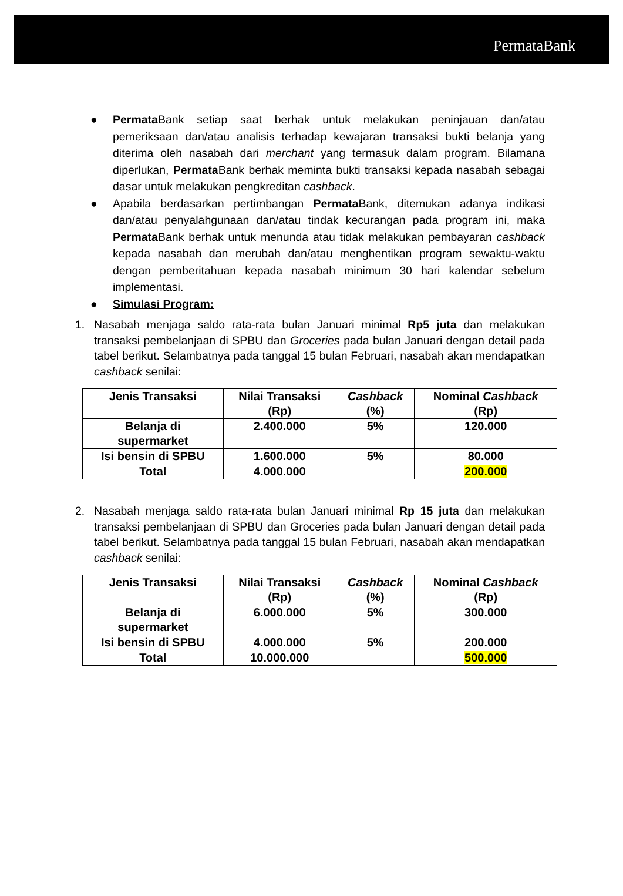PermataBank
● Permata Bank setiap saat berhak untuk melakukan peninjauan dan/atau pemeriksaan dan/atau analisis terhadap kewajaran transaksi bukti belanja yang diterima oleh nasabah dari merchant yang termasuk dalam program. Bilamana diperlukan, Permata Bank berhak meminta bukti transaksi kepada nasabah sebagai dasar untuk melakukan pengkreditan cashback.
● Apabila berdasarkan pertimbangan Permata Bank, ditemukan adanya indikasi dan/atau penyalahgunaan dan/atau tindak kecurangan pada program ini, maka Permata Bank berhak untuk menunda atau tidak melakukan pembayaran cashback kepada nasabah dan merubah dan/atau menghentikan program sewaktu-waktu dengan pemberitahuan kepada nasabah minimum 30 hari kalendar sebelum implementasi.
● Simulasi Program:
1. Nasabah menjaga saldo rata-rata bulan Januari minimal Rp5 juta dan melakukan transaksi pembelanjaan di SPBU dan Groceries pada bulan Januari dengan detail pada tabel berikut. Selambatnya pada tanggal 15 bulan Februari, nasabah akan mendapatkan cashback senilai:
| Jenis Transaksi | Nilai Transaksi (Rp) | Cashback (%) | Nominal Cashback (Rp) |
| --- | --- | --- | --- |
| Belanja di supermarket | 2.400.000 | 5% | 120.000 |
| Isi bensin di SPBU | 1.600.000 | 5% | 80.000 |
| Total | 4.000.000 | | 200.000 |
2. Nasabah menjaga saldo rata-rata bulan Januari minimal Rp 15 juta dan melakukan transaksi pembelanjaan di SPBU dan Groceries pada bulan Januari dengan detail pada tabel berikut. Selambatnya pada tanggal 15 bulan Februari, nasabah akan mendapatkan cashback senilai:
| Jenis Transaksi | Nilai Transaksi (Rp) | Cashback (%) | Nominal Cashback (Rp) |
| --- | --- | --- | --- |
| Belanja di supermarket | 6.000.000 | 5% | 300.000 |
| Isi bensin di SPBU | 4.000.000 | 5% | 200.000 |
| Total | 10.000.000 | | 500.000 |